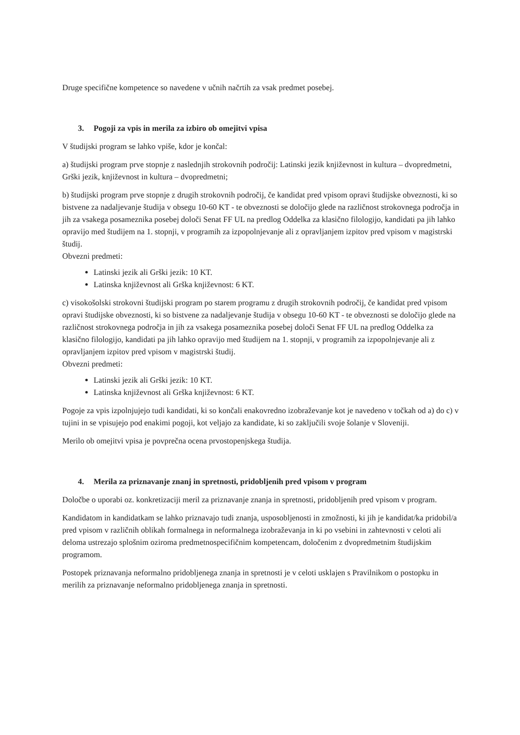Druge specifične kompetence so navedene v učnih načrtih za vsak predmet posebej.
3. Pogoji za vpis in merila za izbiro ob omejitvi vpisa
V študijski program se lahko vpiše, kdor je končal:
a) študijski program prve stopnje z naslednjih strokovnih področij: Latinski jezik književnost in kultura – dvopredmetni, Grški jezik, književnost in kultura – dvopredmetni;
b) študijski program prve stopnje z drugih strokovnih področij, če kandidat pred vpisom opravi študijske obveznosti, ki so bistvene za nadaljevanje študija v obsegu 10-60 KT - te obveznosti se določijo glede na različnost strokovnega področja in jih za vsakega posameznika posebej določi Senat FF UL na predlog Oddelka za klasično filologijo, kandidati pa jih lahko opravijo med študijem na 1. stopnji, v programih za izpopolnjevanje ali z opravljanjem izpitov pred vpisom v magistrski študij.
Obvezni predmeti:
Latinski jezik ali Grški jezik: 10 KT.
Latinska književnost ali Grška književnost: 6 KT.
c) visokošolski strokovni študijski program po starem programu z drugih strokovnih področij, če kandidat pred vpisom opravi študijske obveznosti, ki so bistvene za nadaljevanje študija v obsegu 10-60 KT - te obveznosti se določijo glede na različnost strokovnega področja in jih za vsakega posameznika posebej določi Senat FF UL na predlog Oddelka za klasično filologijo, kandidati pa jih lahko opravijo med študijem na 1. stopnji, v programih za izpopolnjevanje ali z opravljanjem izpitov pred vpisom v magistrski študij.
Obvezni predmeti:
Latinski jezik ali Grški jezik: 10 KT.
Latinska književnost ali Grška književnost: 6 KT.
Pogoje za vpis izpolnjujejo tudi kandidati, ki so končali enakovredno izobraževanje kot je navedeno v točkah od a) do c) v tujini in se vpisujejo pod enakimi pogoji, kot veljajo za kandidate, ki so zaključili svoje šolanje v Sloveniji.
Merilo ob omejitvi vpisa je povprečna ocena prvostopenjskega študija.
4. Merila za priznavanje znanj in spretnosti, pridobljenih pred vpisom v program
Določbe o uporabi oz. konkretizaciji meril za priznavanje znanja in spretnosti, pridobljenih pred vpisom v program.
Kandidatom in kandidatkam se lahko priznavajo tudi znanja, usposobljenosti in zmožnosti, ki jih je kandidat/ka pridobil/a pred vpisom v različnih oblikah formalnega in neformalnega izobraževanja in ki po vsebini in zahtevnosti v celoti ali deloma ustrezajo splošnim oziroma predmetnospecifičnim kompetencam, določenim z dvopredmetnim študijskim programom.
Postopek priznavanja neformalno pridobljenega znanja in spretnosti je v celoti usklajen s Pravilnikom o postopku in merilih za priznavanje neformalno pridobljenega znanja in spretnosti.